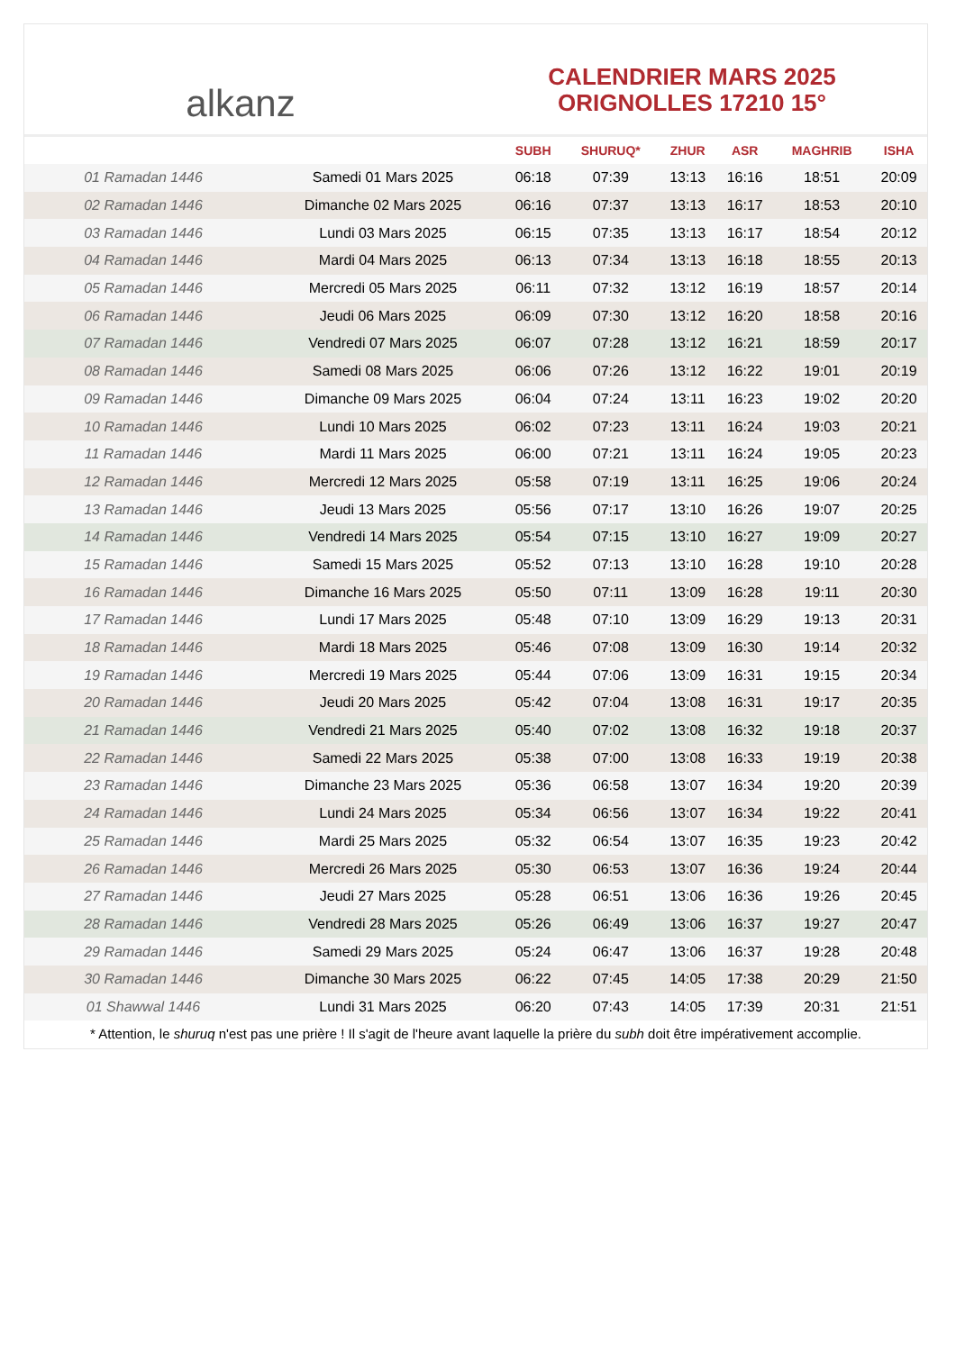alkanz
CALENDRIER MARS 2025
ORIGNOLLES 17210 15°
| | | SUBH | SHURUQ* | ZHUR | ASR | MAGHRIB | ISHA |
| --- | --- | --- | --- | --- | --- | --- | --- |
| 01 Ramadan 1446 | Samedi 01 Mars 2025 | 06:18 | 07:39 | 13:13 | 16:16 | 18:51 | 20:09 |
| 02 Ramadan 1446 | Dimanche 02 Mars 2025 | 06:16 | 07:37 | 13:13 | 16:17 | 18:53 | 20:10 |
| 03 Ramadan 1446 | Lundi 03 Mars 2025 | 06:15 | 07:35 | 13:13 | 16:17 | 18:54 | 20:12 |
| 04 Ramadan 1446 | Mardi 04 Mars 2025 | 06:13 | 07:34 | 13:13 | 16:18 | 18:55 | 20:13 |
| 05 Ramadan 1446 | Mercredi 05 Mars 2025 | 06:11 | 07:32 | 13:12 | 16:19 | 18:57 | 20:14 |
| 06 Ramadan 1446 | Jeudi 06 Mars 2025 | 06:09 | 07:30 | 13:12 | 16:20 | 18:58 | 20:16 |
| 07 Ramadan 1446 | Vendredi 07 Mars 2025 | 06:07 | 07:28 | 13:12 | 16:21 | 18:59 | 20:17 |
| 08 Ramadan 1446 | Samedi 08 Mars 2025 | 06:06 | 07:26 | 13:12 | 16:22 | 19:01 | 20:19 |
| 09 Ramadan 1446 | Dimanche 09 Mars 2025 | 06:04 | 07:24 | 13:11 | 16:23 | 19:02 | 20:20 |
| 10 Ramadan 1446 | Lundi 10 Mars 2025 | 06:02 | 07:23 | 13:11 | 16:24 | 19:03 | 20:21 |
| 11 Ramadan 1446 | Mardi 11 Mars 2025 | 06:00 | 07:21 | 13:11 | 16:24 | 19:05 | 20:23 |
| 12 Ramadan 1446 | Mercredi 12 Mars 2025 | 05:58 | 07:19 | 13:11 | 16:25 | 19:06 | 20:24 |
| 13 Ramadan 1446 | Jeudi 13 Mars 2025 | 05:56 | 07:17 | 13:10 | 16:26 | 19:07 | 20:25 |
| 14 Ramadan 1446 | Vendredi 14 Mars 2025 | 05:54 | 07:15 | 13:10 | 16:27 | 19:09 | 20:27 |
| 15 Ramadan 1446 | Samedi 15 Mars 2025 | 05:52 | 07:13 | 13:10 | 16:28 | 19:10 | 20:28 |
| 16 Ramadan 1446 | Dimanche 16 Mars 2025 | 05:50 | 07:11 | 13:09 | 16:28 | 19:11 | 20:30 |
| 17 Ramadan 1446 | Lundi 17 Mars 2025 | 05:48 | 07:10 | 13:09 | 16:29 | 19:13 | 20:31 |
| 18 Ramadan 1446 | Mardi 18 Mars 2025 | 05:46 | 07:08 | 13:09 | 16:30 | 19:14 | 20:32 |
| 19 Ramadan 1446 | Mercredi 19 Mars 2025 | 05:44 | 07:06 | 13:09 | 16:31 | 19:15 | 20:34 |
| 20 Ramadan 1446 | Jeudi 20 Mars 2025 | 05:42 | 07:04 | 13:08 | 16:31 | 19:17 | 20:35 |
| 21 Ramadan 1446 | Vendredi 21 Mars 2025 | 05:40 | 07:02 | 13:08 | 16:32 | 19:18 | 20:37 |
| 22 Ramadan 1446 | Samedi 22 Mars 2025 | 05:38 | 07:00 | 13:08 | 16:33 | 19:19 | 20:38 |
| 23 Ramadan 1446 | Dimanche 23 Mars 2025 | 05:36 | 06:58 | 13:07 | 16:34 | 19:20 | 20:39 |
| 24 Ramadan 1446 | Lundi 24 Mars 2025 | 05:34 | 06:56 | 13:07 | 16:34 | 19:22 | 20:41 |
| 25 Ramadan 1446 | Mardi 25 Mars 2025 | 05:32 | 06:54 | 13:07 | 16:35 | 19:23 | 20:42 |
| 26 Ramadan 1446 | Mercredi 26 Mars 2025 | 05:30 | 06:53 | 13:07 | 16:36 | 19:24 | 20:44 |
| 27 Ramadan 1446 | Jeudi 27 Mars 2025 | 05:28 | 06:51 | 13:06 | 16:36 | 19:26 | 20:45 |
| 28 Ramadan 1446 | Vendredi 28 Mars 2025 | 05:26 | 06:49 | 13:06 | 16:37 | 19:27 | 20:47 |
| 29 Ramadan 1446 | Samedi 29 Mars 2025 | 05:24 | 06:47 | 13:06 | 16:37 | 19:28 | 20:48 |
| 30 Ramadan 1446 | Dimanche 30 Mars 2025 | 06:22 | 07:45 | 14:05 | 17:38 | 20:29 | 21:50 |
| 01 Shawwal 1446 | Lundi 31 Mars 2025 | 06:20 | 07:43 | 14:05 | 17:39 | 20:31 | 21:51 |
* Attention, le shuruq n'est pas une prière ! Il s'agit de l'heure avant laquelle la prière du subh doit être impérativement accomplie.